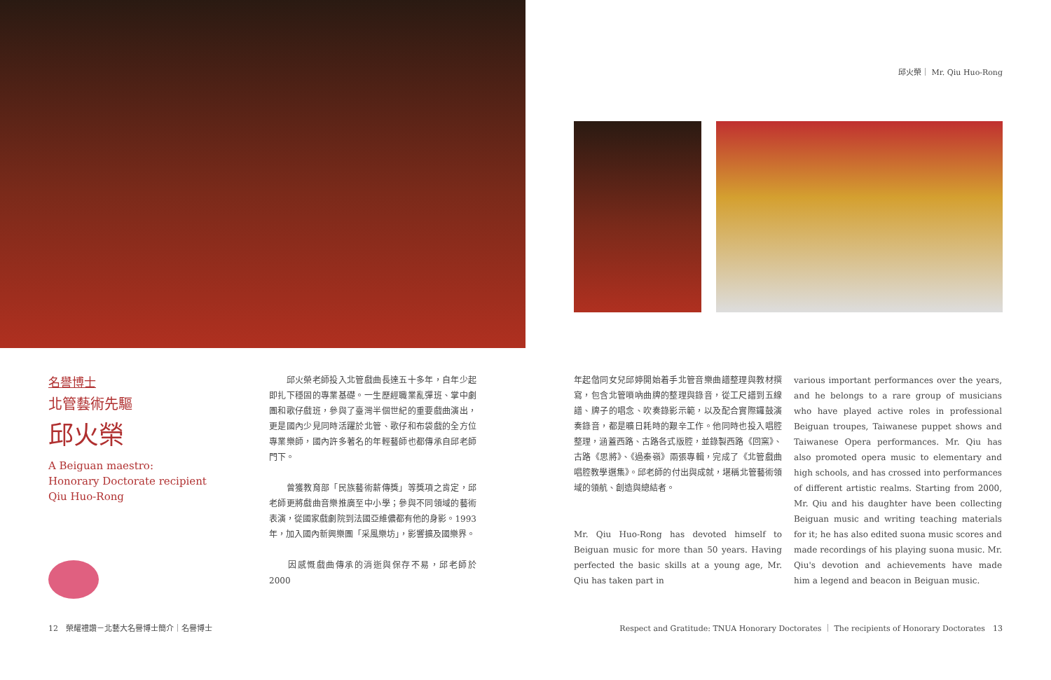邱火榮｜ Mr. Qiu Huo-Rong
名譽博士
北管藝術先驅
邱火榮
A Beiguan maestro:
Honorary Doctorate recipient
Qiu Huo-Rong
　　邱火榮老師投入北管戲曲長達五十多年，自年少起即扎下穩固的專業基礎。一生歷經職業亂彈班、掌中劇團和歌仔戲班，參與了臺灣半個世紀的重要戲曲演出，更是國內少見同時活躍於北管、歌仔和布袋戲的全方位專業樂師，國內許多著名的年輕藝師也都傳承自邱老師門下。
　　曾獲教育部「民族藝術薪傳獎」等獎項之肯定，邱老師更將戲曲音樂推廣至中小學；參與不同領域的藝術表演，從國家戲劇院到法國亞維儂都有他的身影。1993年，加入國內新興樂團「采風樂坊」，影響擴及國樂界。
　　因感慨戲曲傳承的消逝與保存不易，邱老師於 2000
年起偕同女兒邱婷開始着手北管音樂曲譜整理與教材撰寫，包含北管嗩吶曲牌的整理與錄音，從工尺譜到五線譜、牌子的唱念、吹奏錄影示範，以及配合實際鑼鼓演奏錄音，都是曠日耗時的艱辛工作。他同時也投入唱腔整理，涵蓋西路、古路各式版腔，並錄製西路《回窯》、古路《思將》、《過秦嶺》兩張專輯，完成了《北管戲曲唱腔教學選集》。邱老師的付出與成就，堪稱北管藝術領域的領航、創造與總結者。
Mr. Qiu Huo-Rong has devoted himself to Beiguan music for more than 50 years. Having perfected the basic skills at a young age, Mr. Qiu has taken part in
various important performances over the years, and he belongs to a rare group of musicians who have played active roles in professional Beiguan troupes, Taiwanese puppet shows and Taiwanese Opera performances. Mr. Qiu has also promoted opera music to elementary and high schools, and has crossed into performances of different artistic realms. Starting from 2000, Mr. Qiu and his daughter have been collecting Beiguan music and writing teaching materials for it; he has also edited suona music scores and made recordings of his playing suona music. Mr. Qiu's devotion and achievements have made him a legend and beacon in Beiguan music.
12　榮耀禮讚－北藝大名譽博士簡介｜名譽博士
Respect and Gratitude: TNUA Honorary Doctorates ｜ The recipients of Honorary Doctorates　13